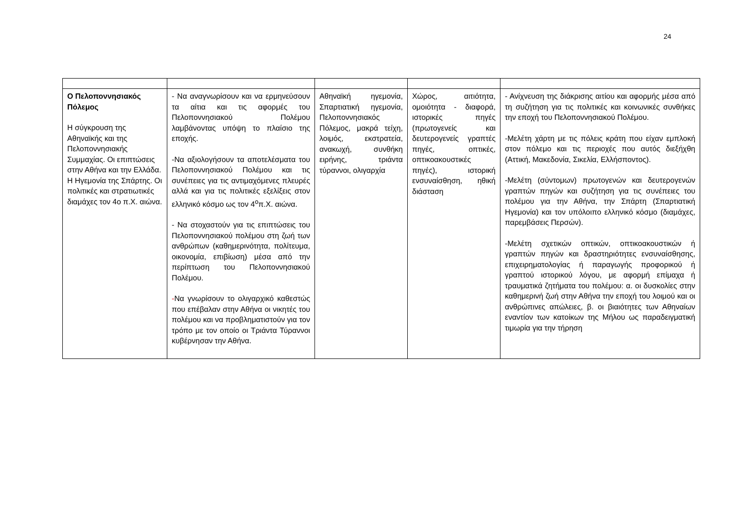24
| Ο Πελοποννησιακός Πόλεμος Η σύγκρουση της Αθηναϊκής και της Πελοποννησιακής Συμμαχίας. Οι επιπτώσεις στην Αθήνα και την Ελλάδα. Η Ηγεμονία της Σπάρτης. Οι πολιτικές και στρατιωτικές διαμάχες τον 4ο π.Χ. αιώνα. | - Να αναγνωρίσουν και να ερμηνεύσουν τα αίτια και τις αφορμές του Πελοποννησιακού Πολέμου λαμβάνοντας υπόψη το πλαίσιο της εποχής. -Να αξιολογήσουν τα αποτελέσματα του Πελοποννησιακού Πολέμου και τις συνέπειες για τις αντιμαχόμενες πλευρές αλλά και για τις πολιτικές εξελίξεις στον ελληνικό κόσμο ως τον 4<sup>ο</sup>π.Χ. αιώνα. - Να στοχαστούν για τις επιπτώσεις του Πελοποννησιακού πολέμου στη ζωή των ανθρώπων (καθημερινότητα, πολίτευμα, οικονομία, επιβίωση) μέσα από την περίπτωση του Πελοποννησιακού Πολέμου. - Να γνωρίσουν το ολιγαρχικό καθεστώς που επέβαλαν στην Αθήνα οι νικητές του πολέμου και να προβληματιστούν για τον τρόπο με τον οποίο οι Τριάντα Τύραννοι κυβέρνησαν την Αθήνα. | Αθηναϊκή ηγεμονία, Σπαρτιατική ηγεμονία, Πελοποννησιακός Πόλεμος, μακρά τείχη, λοιμός, εκστρατεία, ανακωχή, συνθήκη ειρήνης, τριάντα τύραννοι, ολιγαρχία | Χώρος, αιτιότητα, ομοιότητα - διαφορά, ιστορικές πηγές (πρωτογενείς και δευτερογενείς γραπτές πηγές, οπτικές, οπτικοακουστικές πηγές), ιστορική ενσυναίσθηση, ηθική διάσταση | - Ανίχνευση της διάκρισης αιτίου και αφορμής μέσα από τη συζήτηση για τις πολιτικές και κοινωνικές συνθήκες την εποχή του Πελοποννησιακού Πολέμου. -Μελέτη χάρτη με τις πόλεις κράτη που είχαν εμπλοκή στον πόλεμο και τις περιοχές που αυτός διεξήχθη (Αττική, Μακεδονία, Σικελία, Ελλήσποντος). -Μελέτη (σύντομων) πρωτογενών και δευτερογενών γραπτών πηγών και συζήτηση για τις συνέπειες του πολέμου για την Αθήνα, την Σπάρτη (Σπαρτιατική Ηγεμονία) και τον υπόλοιπο ελληνικό κόσμο (διαμάχες, παρεμβάσεις Περσών). -Μελέτη σχετικών οπτικών, οπτικοακουστικών ή γραπτών πηγών και δραστηριότητες ενσυναίσθησης, επιχειρηματολογίας ή παραγωγής προφορικού ή γραπτού ιστορικού λόγου, με αφορμή επίμαχα ή τραυματικά ζητήματα του πολέμου: α. οι δυσκολίες στην καθημερινή ζωή στην Αθήνα την εποχή του λοιμού και οι ανθρώπινες απώλειες, β. οι βιαιότητες των Αθηναίων εναντίον των κατοίκων της Μήλου ως παραδειγματική τιμωρία για την τήρηση |